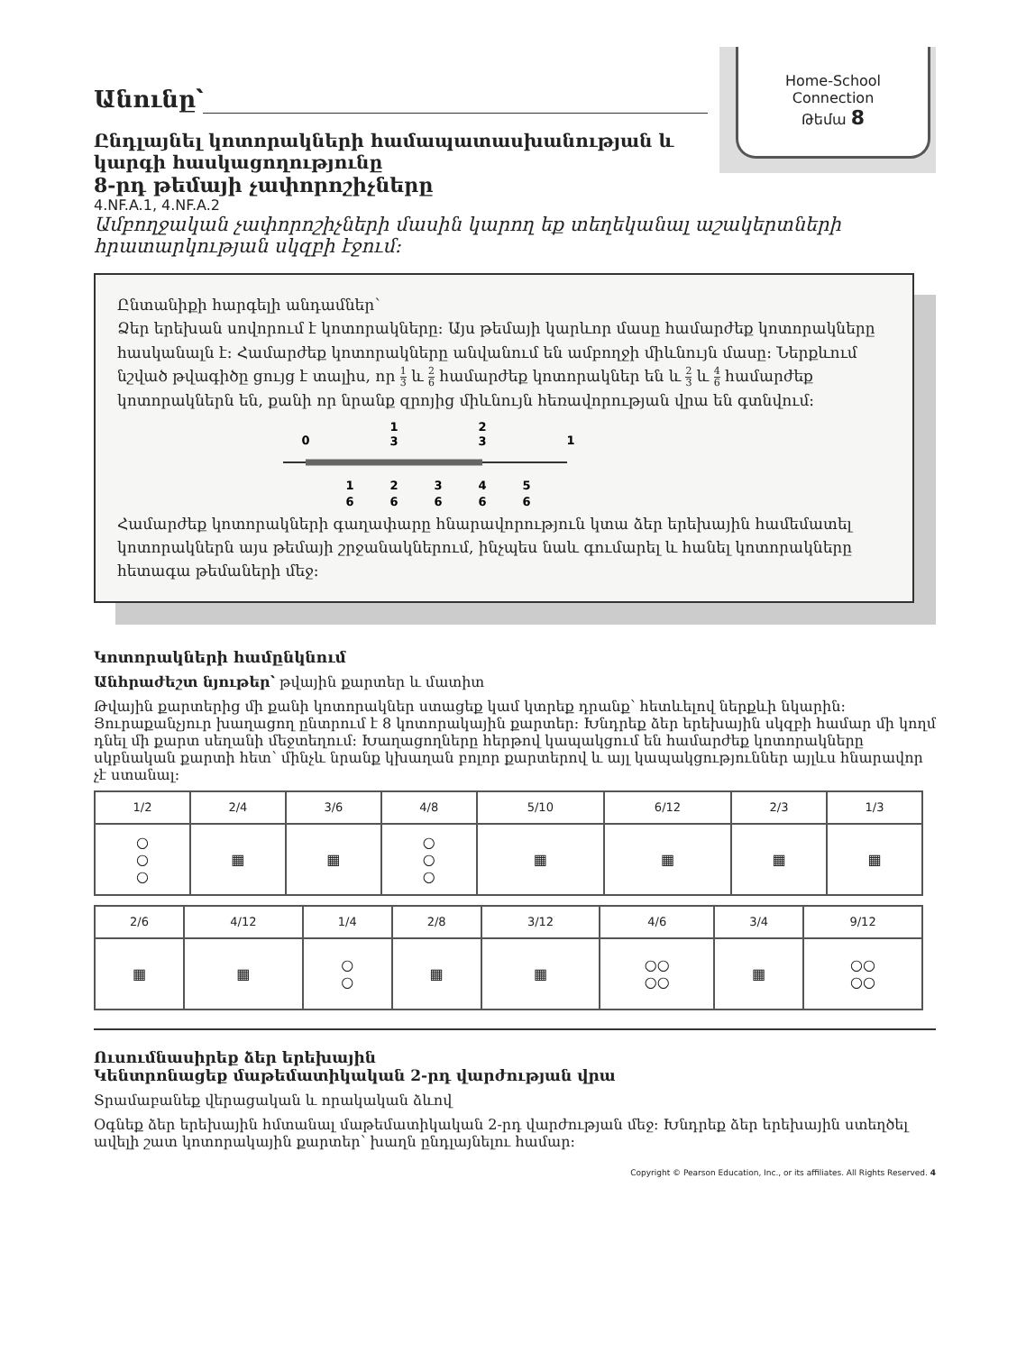Home-School
Connection
Թեմա 8
Անունը՝
Ընդլայնել կոտորակների համապատասխանության և կարգի հասկացողությունը
8-րդ թեմայի չափորոշիչները
4.NF.A.1, 4.NF.A.2
Ամբողջական չափորոշիչների մասին կարող եք տեղեկանալ աշակերտների հրատարկության սկզբի էջում:
Ընտանիքի հարգելի անդամներ՝
Ձեր երեխան սովորում է կոտորակները: Այս թեմայի կարևոր մասը համարժեք կոտորակները հասկանալն է: Համարժեք կոտորակները անվանում են ամբողջի միևնույն մասը: Ներքևում նշված թվագիծը ցույց է տալիս, որ 1 3 և 2 6 համարժեք կոտորակներ են և 2 3 և 4 6 համարժեք կոտորակներն են, քանի որ նրանք զրոյից միևնույն հեռավորության վրա են գտնվում:
0
1
3
2
3
1
1
6
2
6
3
6
4
6
5
6
Համարժեք կոտորակների գաղափարը հնարավորություն կտա ձեր երեխային համեմատել կոտորակներն այս թեմայի շրջանակներում, ինչպես նաև գումարել և հանել կոտորակները հետագա թեմաների մեջ:
Կոտորակների համընկնում
Անհրաժեշտ նյութեր՝ թվային քարտեր և մատիտ
Թվային քարտերից մի քանի կոտորակներ ստացեք կամ կտրեք դրանք՝ հետևելով ներքևի նկարին: Յուրաքանչյուր խաղացող ընտրում է 8 կոտորակային քարտեր: Խնդրեք ձեր երեխային սկզբի համար մի կողմ դնել մի քարտ սեղանի մեջտեղում: Խաղացողները հերթով կապակցում են համարժեք կոտորակները սկբնական քարտի հետ՝ մինչև նրանք կխաղան բոլոր քարտերով և այլ կապակցություններ այլևս հնարավոր չէ ստանալ:
| 1/2 | 2/4 | 3/6 | 4/8 | 5/10 | 6/12 | 2/3 | 1/3 |
| ○ ○ ○ | ▦ | ▦ | ○ ○ ○ | ▦ | ▦ | ▦ | ▦ |
| 2/6 | 4/12 | 1/4 | 2/8 | 3/12 | 4/6 | 3/4 | 9/12 |
| ▦ | ▦ | ○ ○ | ▦ | ▦ | ○○ ○○ | ▦ | ○○ ○○ |
Ուսումնասիրեք ձեր երեխային
Կենտրոնացեք մաթեմատիկական 2-րդ վարժության վրա
Տրամաբանեք վերացական և որակական ձևով
Օգնեք ձեր երեխային հմտանալ մաթեմատիկական 2-րդ վարժության մեջ: Խնդրեք ձեր երեխային ստեղծել ավելի շատ կոտորակային քարտեր՝ խաղն ընդլայնելու համար:
Copyright © Pearson Education, Inc., or its affiliates. All Rights Reserved. 4